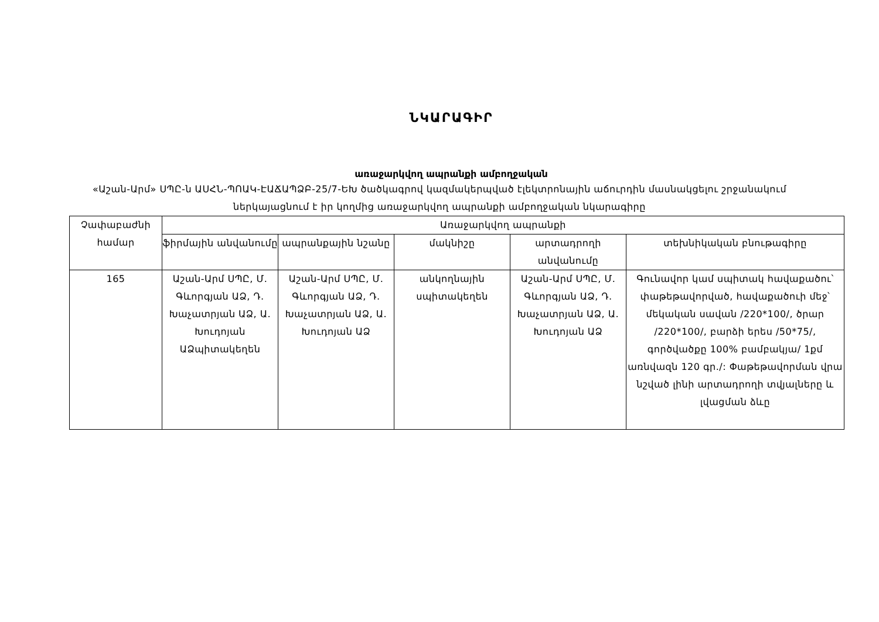ՆԿԱՐԱԳԻՐ
առաջարկվող ապրանքի ամբողջական
«Աշան-Արմ» ՍՊԸ-ն ԱՍՀՆ-ՊՈԱԿ-ԷԱՃԱՊՁԲ-25/7-ԵԽ ծածկագրով կազմակերպված էլեկտրոնային աճուրդին մասնակցելու շրջանակում ներկայացնում է իր կողմից առաջարկվող ապրանքի ամբողջական նկարագիրը
| Չափաբաժնի համար | Առաջարկվող ապրանքի | | | | |
| --- | --- | --- | --- | --- | --- |
| | ֆիրմային անվանումը | ապրանքային նշանը | մակնիշը | արտադրողի անվանումը | տեխնիկական բնութագիրը |
| 165 | Աշան-Արմ ՍՊԸ, Մ. Գևորգյան ԱՁ, Դ. Խաչատրյան ԱՁ, Ա. Խուդոյան ԱՁպիտակեղեն | Աշան-Արմ ՍՊԸ, Մ. Գևորգյան ԱՁ, Դ. Խաչատրյան ԱՁ, Ա. Խուդոյան ԱՁ | անկողնային սպիտակեղեն | Աշան-Արմ ՍՊԸ, Մ. Գևորգյան ԱՁ, Դ. Խաչատրյան ԱՁ, Ա. Խուդոյան ԱՁ | Գունավոր կամ սպիտակ հավաքածու՝ փաթեթավորված, հավաքածուի մեջ՝ մեկական սավան /220*100/, ծրար /220*100/, բարձի երես /50*75/, գործվածքը 100% բամբակյա/ 1քմ առնվազն 120 գր./: Փաթեթավորման վրա նշված լինի արտադրողի տվյալները և լվացման ձևը |